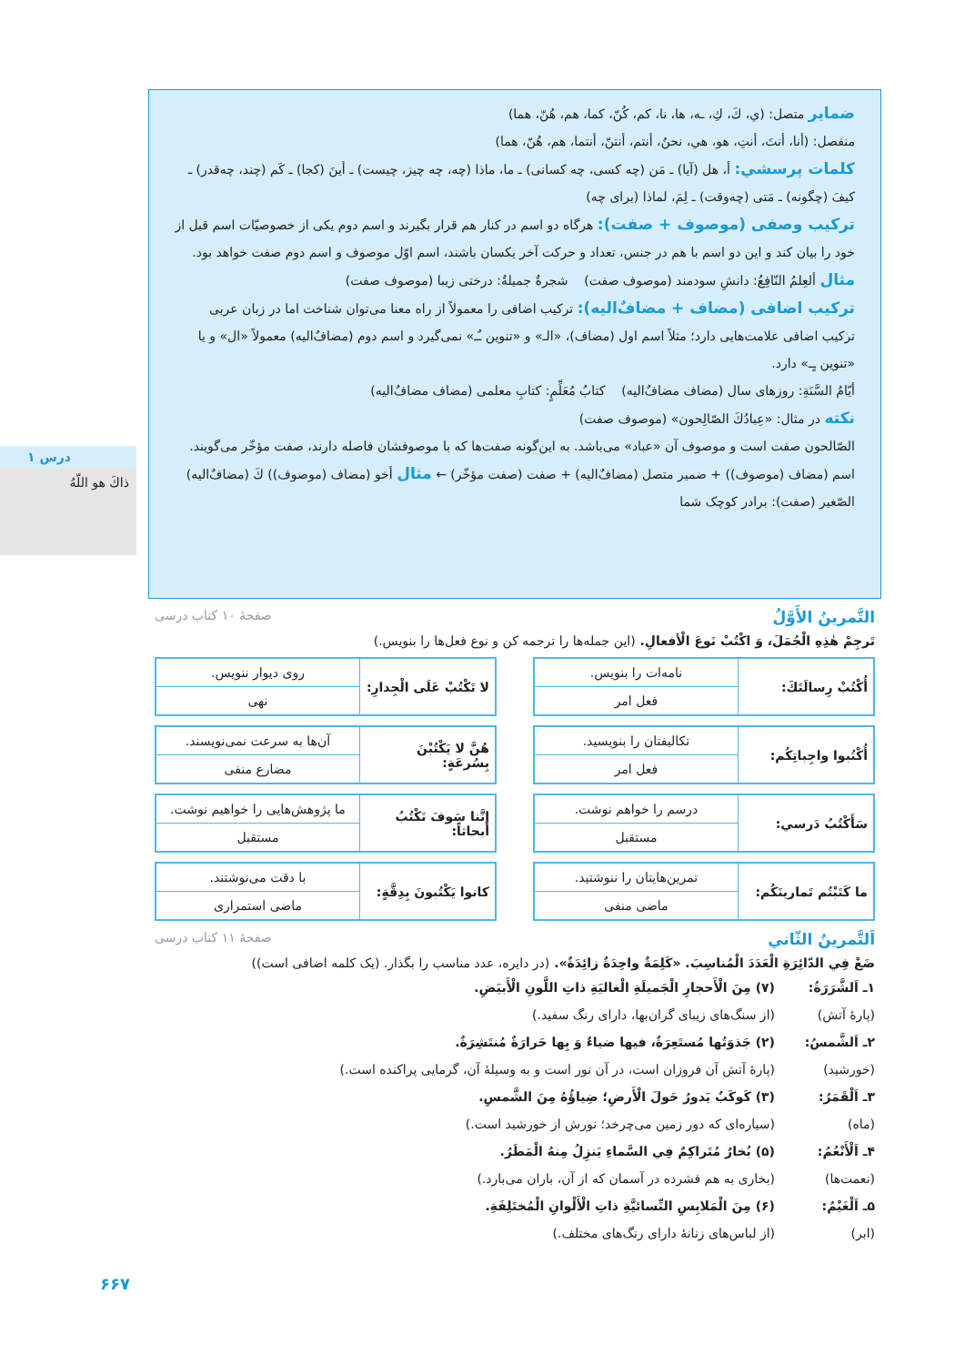درس ۱
ذاكَ هو اللّهُ
ضمایر متصل: (ي، كَ، كِ، ـه، ها، نا، كم، كُنّ، كما، هم، هُنّ، هما)
منفصل: (أنا، أنتَ، أنتِ، هو، هي، نحنُ، أنتم، أنتنّ، أنتما، هم، هُنّ، هما)
كلمات پرسشي: أ، هل (آيا) ـ مَن (چه كسی، چه كسانی) ـ ما، ماذا (چه، چه چيز، چيست) ـ أينَ (كجا) ـ كَم (چند، چه‌قدر) ـ كيفَ (چگونه) ـ مَتى (چه‌وقت) ـ لِمَ، لماذا (برای چه)
تركيب وصفی (موصوف + صفت): هرگاه دو اسم در كنار هم قرار بگيرند و اسم دوم يكی از خصوصيّات اسم قبل از خود را بيان كند و اين دو اسم با هم در جنس، تعداد و حركت آخر يكسان باشند، اسم اوّل موصوف و اسم دوم صفت خواهد بود.
مثال ألعِلمُ النّافِعُ: دانشِ سودمند (موصوف صفت) شجرةٌ جميلةٌ: درختی زيبا (موصوف صفت)
تركيب اضافی (مضاف + مضافٌ‌اليه): تركيب اضافی را معمولاً از راه معنا می‌توان شناخت اما در زبان عربی تركيب اضافی علامت‌هايی دارد؛ مثلاً اسم اول (مضاف)، «الـ» و «تنوين ـٌـ» نمی‌گيرد و اسم دوم (مضافٌ‌اليه) معمولاً «ال» و يا «تنوين ـٍـ» دارد.
أيّامُ السَّنَةِ: روزهای سال (مضاف مضافٌ‌اليه) كتابُ مُعَلِّمٍ: كتابِ معلمی (مضاف مضافٌ‌اليه)
نكته در مثال: «عِبادُكَ الصّالِحون» (موصوف صفت)
الصّالحون صفت است و موصوف آن «عباد» می‌باشد. به اين‌گونه صفت‌ها كه با موصوفشان فاصله دارند، صفت مؤخّر می‌گويند.
اسم (مضاف (موصوف)) + ضمير متصل (مضافٌ‌اليه) + صفت (صفت مؤخّر) ← مثال أخو (مضاف (موصوف)) كَ (مضافٌ‌اليه) الصّغير (صفت): برادر كوچک شما
التَّمرينُ الأَوَّلُ صفحهٔ ۱۰ كتاب درسی
تَرجِمْ هٰذِهِ الْجُمَلَ، وَ اكْتُبْ نَوعَ الْأفعالِ. (اين جمله‌ها را ترجمه كن و نوع فعل‌ها را بنويس.)
| أُكْتُبْ رِسالَتَكَ: | نامه‌ات را بنويس. |
| | فعل امر |
| لا تَكْتُبْ عَلَى الْجِدارِ: | روی ديوار ننويس. |
| | نهی |
| أُكْتُبوا واجِباتِكُم: | تكاليفتان را بنويسيد. |
| | فعل امر |
| هُنَّ لا يَكْتُبْنَ بِسُرعَةٍ: | آن‌ها به سرعت نمی‌نويسند. |
| | مضارع منفی |
| سَأَكْتُبُ دَرسي: | درسم را خواهم نوشت. |
| | مستقبل |
| إنَّنا سَوفَ نَكْتُبُ أَبحاثاً: | ما پژوهش‌هايی را خواهيم نوشت. |
| | مستقبل |
| ما كَتَبْتُم تَمارينَكُم: | تمرين‌هايتان را ننوشتيد. |
| | ماضی منفی |
| كانوا يَكْتُبونَ بِدِقَّةٍ: | با دقت می‌نوشتند. |
| | ماضی استمراری |
اَلتَّمرينُ الثّاني صفحهٔ ۱۱ كتاب درسی
ضَعْ فِي الدّائِرَةِ الْعَدَدَ الْمُناسِبَ. «كَلِمَةٌ واحِدَةٌ زائِدَةٌ». (در دايره، عدد مناسب را بگذار. (يک كلمه اضافی است))
۱ـ اَلشَّرَرَةُ: (۷) مِنَ الْأَحجارِ الْجَميلَةِ الْغاليَةِ ذاتِ اللَّونِ الْأَبيَضِ. (پارهٔ آتش) (از سنگ‌های زيبای گران‌بها، دارای رنگ سفيد.) ۲ـ اَلشَّمسُ: (۲) جَذوَتُها مُستَعِرَةٌ، فيها ضياءٌ وَ بِها حَرارَةٌ مُنتَشِرَةٌ. (خورشيد) (پارهٔ آتش آن فروزان است، در آن نور است و به وسيلهٔ آن، گرمايی پراكنده است.) ۳ـ اَلْقَمَرُ: (۳) كَوكَبٌ يَدورُ حَولَ الْأَرضِ؛ ضِياؤُهُ مِنَ الشَّمسِ. (ماه) (سياره‌ای كه دور زمين می‌چرخد؛ نورش از خورشيد است.) ۴ـ اَلْأَنْعُمُ: (۵) بُخارٌ مُتَراكِمٌ فِي السَّماءِ يَنزِلُ مِنهُ الْمَطَرُ. (نعمت‌ها) (بخاری به هم فشرده در آسمان كه از آن، باران می‌بارد.) ۵ـ اَلْغَيْمُ: (۶) مِنَ الْمَلابِسِ النِّسائيَّةِ ذاتِ الْأَلْوانِ الْمُختَلِفَةِ. (ابر) (از لباس‌های زنانهٔ دارای رنگ‌های مختلف.)
۶۶۷